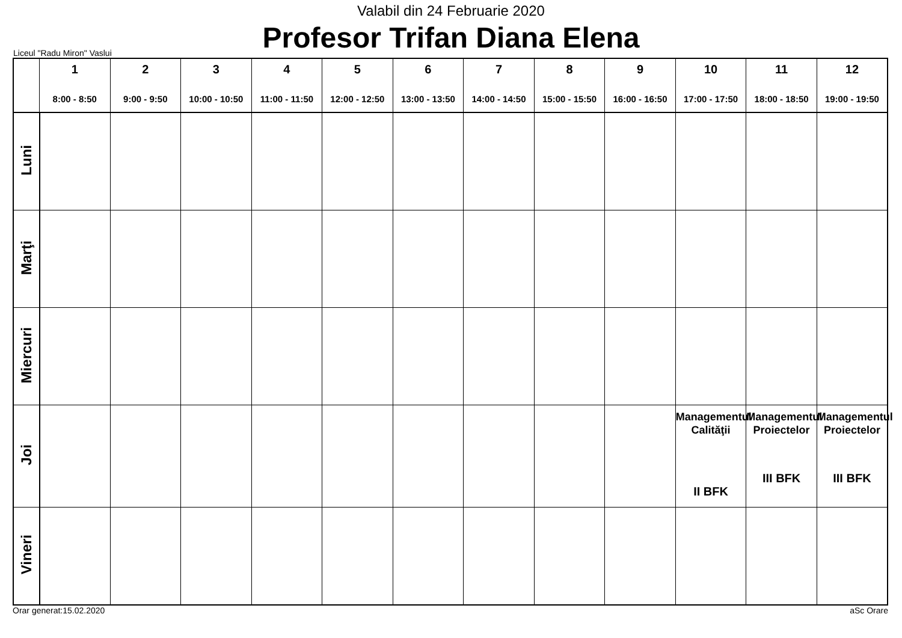Valabil din 24 Februarie 2020
Profesor Trifan Diana Elena
Liceul "Radu Miron" Vaslui
| | 1 8:00 - 8:50 | 2 9:00 - 9:50 | 3 10:00 - 10:50 | 4 11:00 - 11:50 | 5 12:00 - 12:50 | 6 13:00 - 13:50 | 7 14:00 - 14:50 | 8 15:00 - 15:50 | 9 16:00 - 16:50 | 10 17:00 - 17:50 | 11 18:00 - 18:50 | 12 19:00 - 19:50 |
| --- | --- | --- | --- | --- | --- | --- | --- | --- | --- | --- | --- | --- |
| Luni | | | | | | | | | | | | |
| Marţi | | | | | | | | | | | | |
| Miercuri | | | | | | | | | | | | |
| Joi | | | | | | | | | | Managementul Calităţii II BFK | Managementul Proiectelor III BFK | Managementul Proiectelor III BFK |
| Vineri | | | | | | | | | | | | |
Orar generat:15.02.2020 aSc Orare